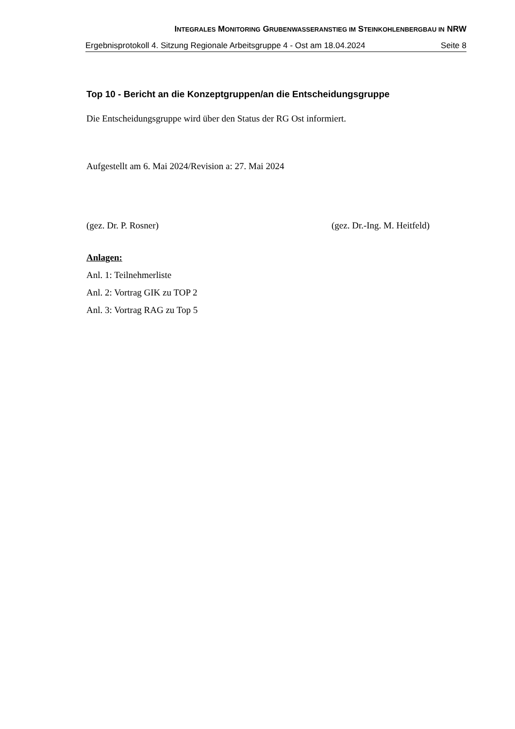INTEGRALES MONITORING GRUBENWASSERANSTIEG IM STEINKOHLENBERGBAU IN NRW
Ergebnisprotokoll 4. Sitzung Regionale Arbeitsgruppe 4 - Ost am 18.04.2024 Seite 8
Top 10 - Bericht an die Konzeptgruppen/an die Entscheidungsgruppe
Die Entscheidungsgruppe wird über den Status der RG Ost informiert.
Aufgestellt am 6. Mai 2024/Revision a: 27. Mai 2024
(gez. Dr. P. Rosner) (gez. Dr.-Ing. M. Heitfeld)
Anlagen:
Anl. 1: Teilnehmerliste
Anl. 2: Vortrag GIK zu TOP 2
Anl. 3: Vortrag RAG zu Top 5